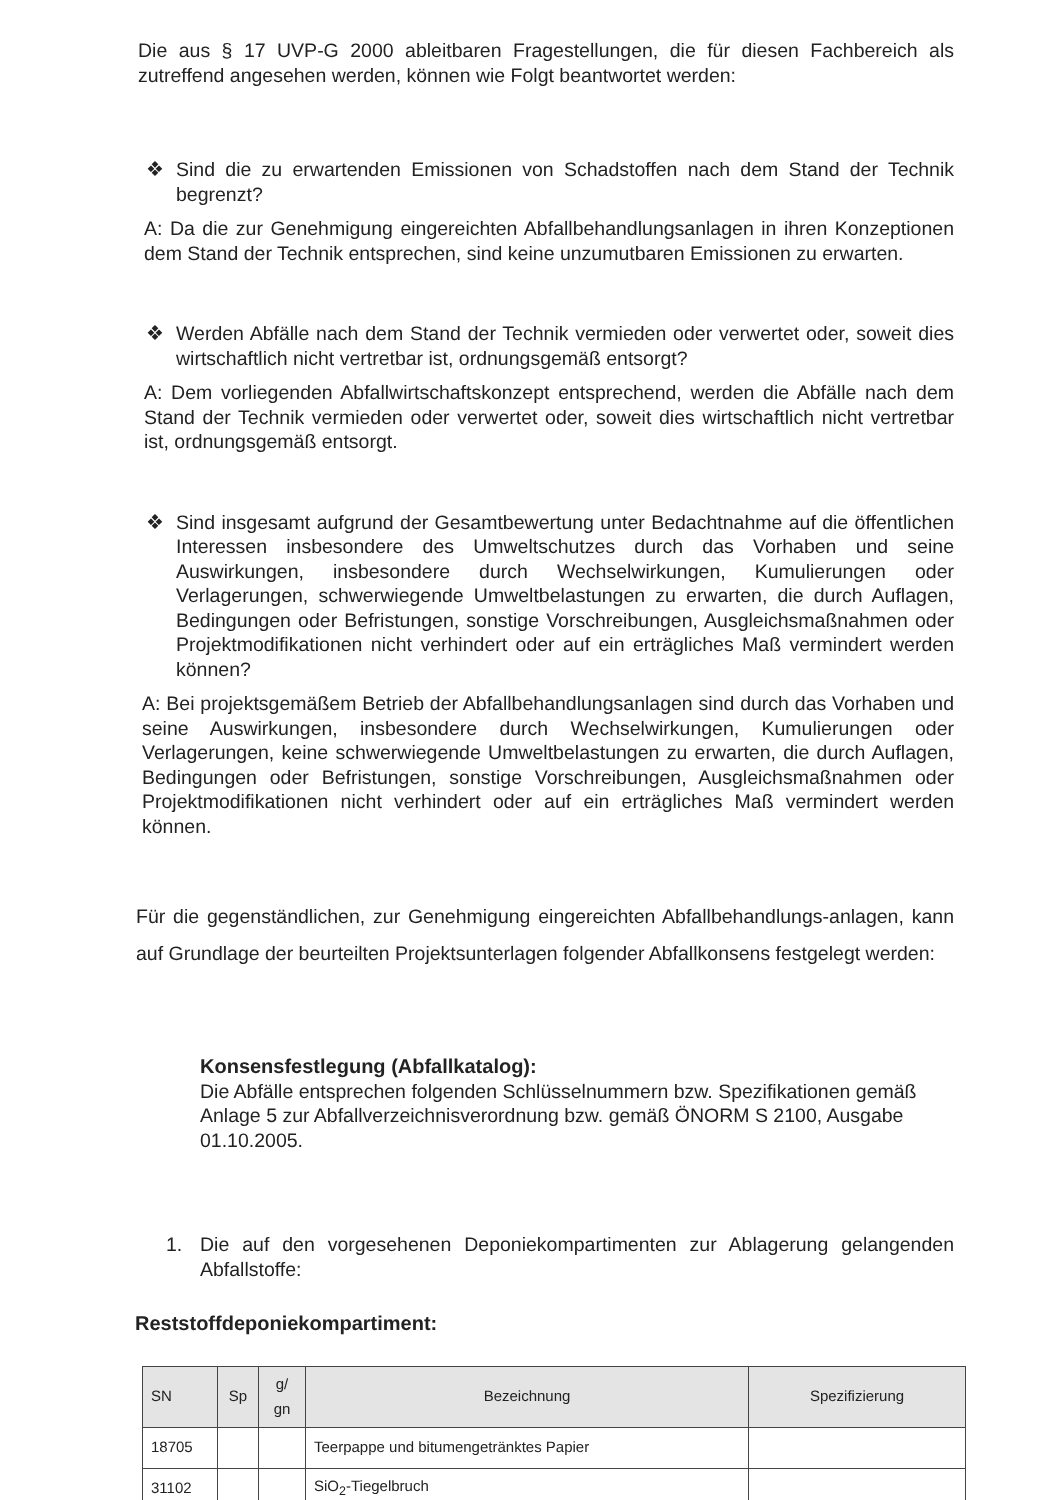Die aus § 17 UVP-G 2000 ableitbaren Fragestellungen, die für diesen Fachbereich als zutreffend angesehen werden, können wie Folgt beantwortet werden:
❖ Sind die zu erwartenden Emissionen von Schadstoffen nach dem Stand der Technik begrenzt?
A: Da die zur Genehmigung eingereichten Abfallbehandlungsanlagen in ihren Konzeptionen dem Stand der Technik entsprechen, sind keine unzumutbaren Emissionen zu erwarten.
❖ Werden Abfälle nach dem Stand der Technik vermieden oder verwertet oder, soweit dies wirtschaftlich nicht vertretbar ist, ordnungsgemäß entsorgt?
A: Dem vorliegenden Abfallwirtschaftskonzept entsprechend, werden die Abfälle nach dem Stand der Technik vermieden oder verwertet oder, soweit dies wirtschaftlich nicht vertretbar ist, ordnungsgemäß entsorgt.
❖ Sind insgesamt aufgrund der Gesamtbewertung unter Bedachtnahme auf die öffentlichen Interessen insbesondere des Umweltschutzes durch das Vorhaben und seine Auswirkungen, insbesondere durch Wechselwirkungen, Kumulierungen oder Verlagerungen, schwerwiegende Umweltbelastungen zu erwarten, die durch Auflagen, Bedingungen oder Befristungen, sonstige Vorschreibungen, Ausgleichsmaßnahmen oder Projektmodifikationen nicht verhindert oder auf ein erträgliches Maß vermindert werden können?
A: Bei projektsgemäßem Betrieb der Abfallbehandlungsanlagen sind durch das Vorhaben und seine Auswirkungen, insbesondere durch Wechselwirkungen, Kumulierungen oder Verlagerungen, keine schwerwiegende Umweltbelastungen zu erwarten, die durch Auflagen, Bedingungen oder Befristungen, sonstige Vorschreibungen, Ausgleichsmaßnahmen oder Projektmodifikationen nicht verhindert oder auf ein erträgliches Maß vermindert werden können.
Für die gegenständlichen, zur Genehmigung eingereichten Abfallbehandlungs-anlagen, kann auf Grundlage der beurteilten Projektsunterlagen folgender Abfallkonsens festgelegt werden:
Konsensfestlegung (Abfallkatalog):
Die Abfälle entsprechen folgenden Schlüsselnummern bzw. Spezifikationen gemäß Anlage 5 zur Abfallverzeichnisverordnung bzw. gemäß ÖNORM S 2100, Ausgabe 01.10.2005.
1. Die auf den vorgesehenen Deponiekompartimenten zur Ablagerung gelangenden Abfallstoffe:
Reststoffdeponiekompartiment:
| SN | Sp | g/ gn | Bezeichnung | Spezifizierung |
| --- | --- | --- | --- | --- |
| 18705 | | | Teerpappe und bitumengetränktes Papier | |
| 31102 | | | SiO<sub>2</sub>-Tiegelbruch | |